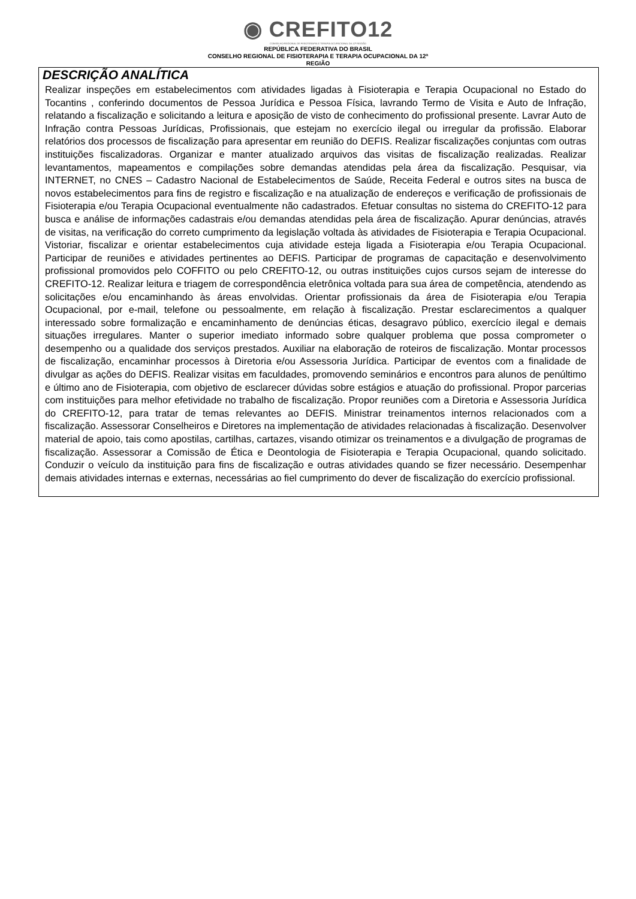◉ CREFITO12
CONSELHO REGIONAL DE FISIOTERAPIA E TERAPIA OCUPACIONAL DA 12ª REGIÃO
REPÚBLICA FEDERATIVA DO BRASIL
CONSELHO REGIONAL DE FISIOTERAPIA E TERAPIA OCUPACIONAL DA 12ª
REGIÃO
DESCRIÇÃO ANALÍTICA
Realizar inspeções em estabelecimentos com atividades ligadas à Fisioterapia e Terapia Ocupacional no Estado do Tocantins , conferindo documentos de Pessoa Jurídica e Pessoa Física, lavrando Termo de Visita e Auto de Infração, relatando a fiscalização e solicitando a leitura e aposição de visto de conhecimento do profissional presente. Lavrar Auto de Infração contra Pessoas Jurídicas, Profissionais, que estejam no exercício ilegal ou irregular da profissão. Elaborar relatórios dos processos de fiscalização para apresentar em reunião do DEFIS. Realizar fiscalizações conjuntas com outras instituições fiscalizadoras. Organizar e manter atualizado arquivos das visitas de fiscalização realizadas. Realizar levantamentos, mapeamentos e compilações sobre demandas atendidas pela área da fiscalização. Pesquisar, via INTERNET, no CNES – Cadastro Nacional de Estabelecimentos de Saúde, Receita Federal e outros sites na busca de novos estabelecimentos para fins de registro e fiscalização e na atualização de endereços e verificação de profissionais de Fisioterapia e/ou Terapia Ocupacional eventualmente não cadastrados. Efetuar consultas no sistema do CREFITO-12 para busca e análise de informações cadastrais e/ou demandas atendidas pela área de fiscalização. Apurar denúncias, através de visitas, na verificação do correto cumprimento da legislação voltada às atividades de Fisioterapia e Terapia Ocupacional. Vistoriar, fiscalizar e orientar estabelecimentos cuja atividade esteja ligada a Fisioterapia e/ou Terapia Ocupacional. Participar de reuniões e atividades pertinentes ao DEFIS. Participar de programas de capacitação e desenvolvimento profissional promovidos pelo COFFITO ou pelo CREFITO-12, ou outras instituições cujos cursos sejam de interesse do CREFITO-12. Realizar leitura e triagem de correspondência eletrônica voltada para sua área de competência, atendendo as solicitações e/ou encaminhando às áreas envolvidas. Orientar profissionais da área de Fisioterapia e/ou Terapia Ocupacional, por e-mail, telefone ou pessoalmente, em relação à fiscalização. Prestar esclarecimentos a qualquer interessado sobre formalização e encaminhamento de denúncias éticas, desagravo público, exercício ilegal e demais situações irregulares. Manter o superior imediato informado sobre qualquer problema que possa comprometer o desempenho ou a qualidade dos serviços prestados. Auxiliar na elaboração de roteiros de fiscalização. Montar processos de fiscalização, encaminhar processos à Diretoria e/ou Assessoria Jurídica. Participar de eventos com a finalidade de divulgar as ações do DEFIS. Realizar visitas em faculdades, promovendo seminários e encontros para alunos de penúltimo e último ano de Fisioterapia, com objetivo de esclarecer dúvidas sobre estágios e atuação do profissional. Propor parcerias com instituições para melhor efetividade no trabalho de fiscalização. Propor reuniões com a Diretoria e Assessoria Jurídica do CREFITO-12, para tratar de temas relevantes ao DEFIS. Ministrar treinamentos internos relacionados com a fiscalização. Assessorar Conselheiros e Diretores na implementação de atividades relacionadas à fiscalização. Desenvolver material de apoio, tais como apostilas, cartilhas, cartazes, visando otimizar os treinamentos e a divulgação de programas de fiscalização. Assessorar a Comissão de Ética e Deontologia de Fisioterapia e Terapia Ocupacional, quando solicitado. Conduzir o veículo da instituição para fins de fiscalização e outras atividades quando se fizer necessário. Desempenhar demais atividades internas e externas, necessárias ao fiel cumprimento do dever de fiscalização do exercício profissional.